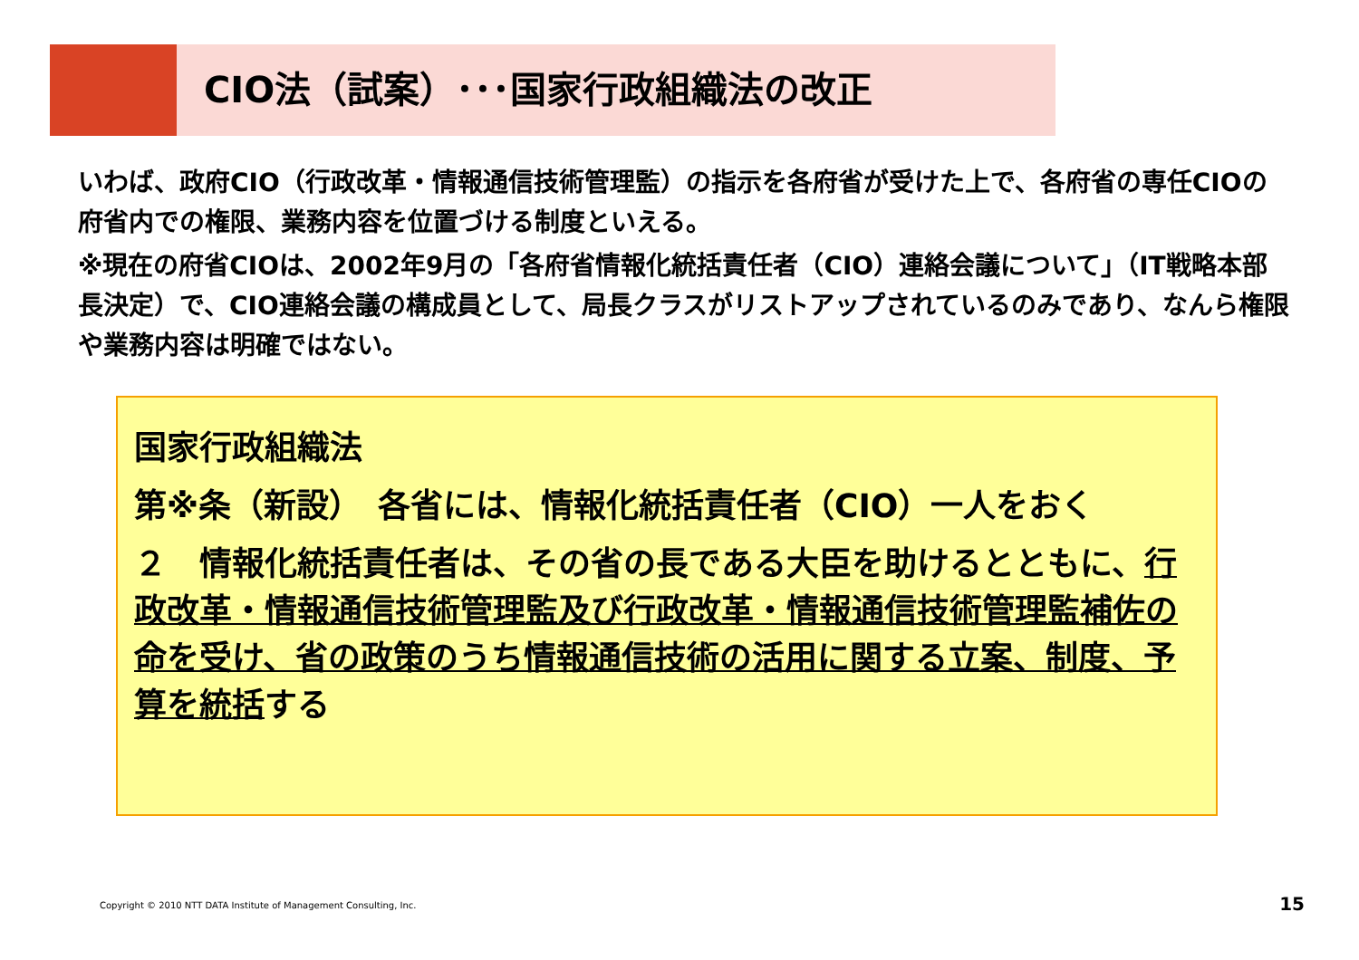CIO法（試案）･･･国家行政組織法の改正
いわば、政府CIO（行政改革・情報通信技術管理監）の指示を各府省が受けた上で、各府省の専任CIOの府省内での権限、業務内容を位置づける制度といえる。
※現在の府省CIOは、2002年9月の「各府省情報化統括責任者（CIO）連絡会議について」（IT戦略本部長決定）で、CIO連絡会議の構成員として、局長クラスがリストアップされているのみであり、なんら権限や業務内容は明確ではない。
国家行政組織法
第※条（新設）　各省には、情報化統括責任者（CIO）一人をおく
２　情報化統括責任者は、その省の長である大臣を助けるとともに、行政改革・情報通信技術管理監及び行政改革・情報通信技術管理監補佐の命を受け、省の政策のうち情報通信技術の活用に関する立案、制度、予算を統括する
Copyright © 2010 NTT DATA Institute of Management Consulting, Inc.
15